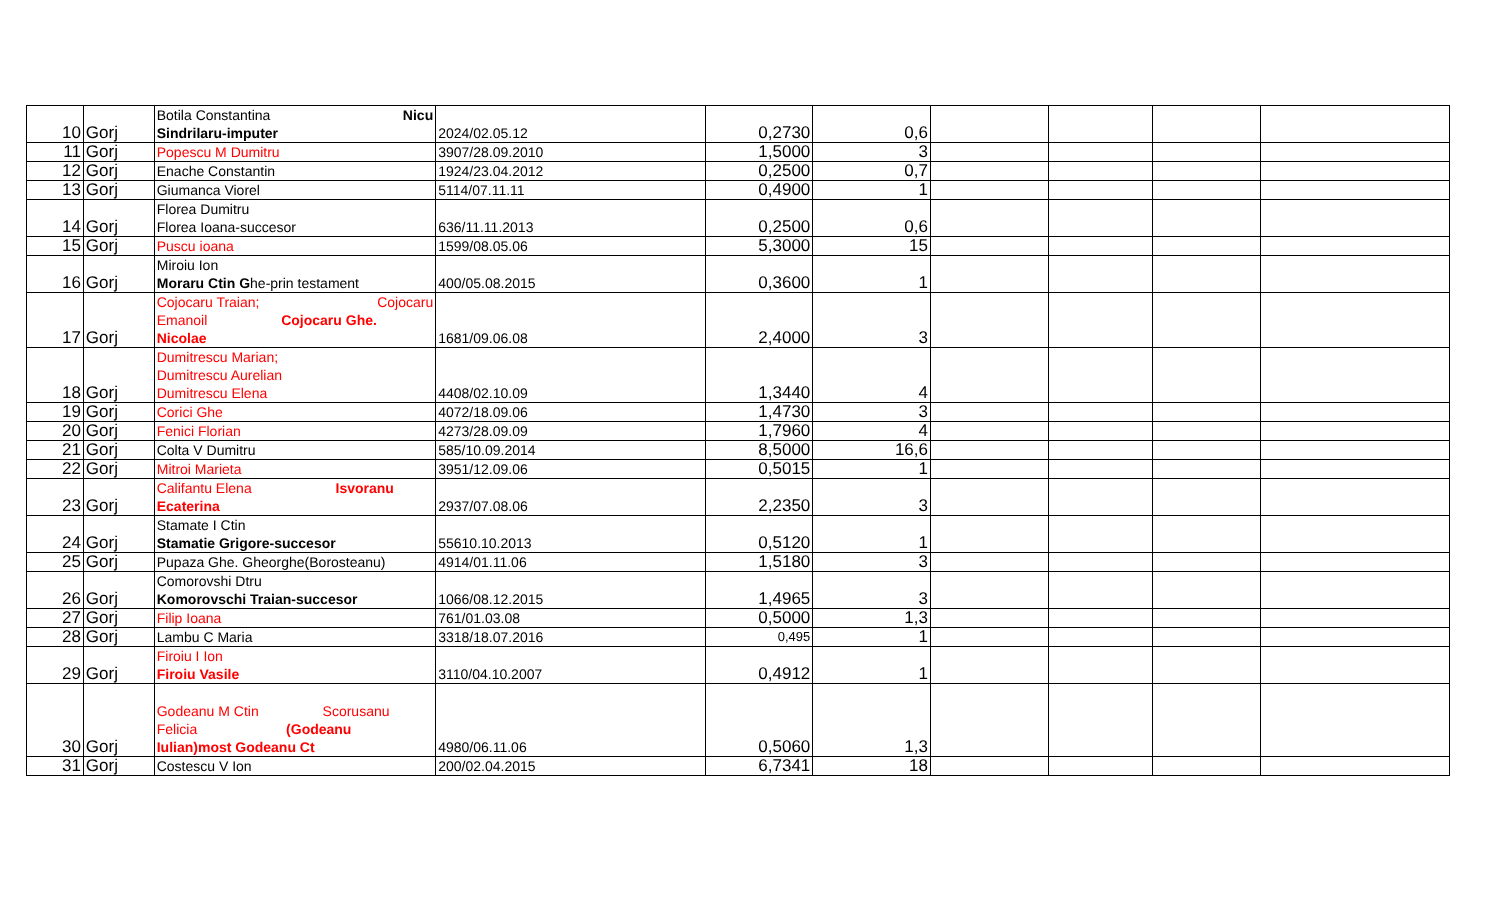| 10 | Gorj | Botila Constantina Nicu Sindrilaru-imputer | 2024/02.05.12 | 0,2730 | 0,6 | | | | |
| 11 | Gorj | Popescu M Dumitru | 3907/28.09.2010 | 1,5000 | 3 | | | | |
| 12 | Gorj | Enache Constantin | 1924/23.04.2012 | 0,2500 | 0,7 | | | | |
| 13 | Gorj | Giumanca Viorel | 5114/07.11.11 | 0,4900 | 1 | | | | |
| 14 | Gorj | Florea Dumitru Florea Ioana-succesor | 636/11.11.2013 | 0,2500 | 0,6 | | | | |
| 15 | Gorj | Puscu ioana | 1599/08.05.06 | 5,3000 | 15 | | | | |
| 16 | Gorj | Miroiu Ion Moraru Ctin G he-prin testament | 400/05.08.2015 | 0,3600 | 1 | | | | |
| 17 | Gorj | Cojocaru Traian; Cojocaru Emanoil Cojocaru Ghe. Nicolae | 1681/09.06.08 | 2,4000 | 3 | | | | |
| 18 | Gorj | Dumitrescu Marian; Dumitrescu Aurelian Dumitrescu Elena | 4408/02.10.09 | 1,3440 | 4 | | | | |
| 19 | Gorj | Corici Ghe | 4072/18.09.06 | 1,4730 | 3 | | | | |
| 20 | Gorj | Fenici Florian | 4273/28.09.09 | 1,7960 | 4 | | | | |
| 21 | Gorj | Colta V Dumitru | 585/10.09.2014 | 8,5000 | 16,6 | | | | |
| 22 | Gorj | Mitroi Marieta | 3951/12.09.06 | 0,5015 | 1 | | | | |
| 23 | Gorj | Califantu Elena Isvoranu Ecaterina | 2937/07.08.06 | 2,2350 | 3 | | | | |
| 24 | Gorj | Stamate I Ctin Stamatie Grigore-succesor | 55610.10.2013 | 0,5120 | 1 | | | | |
| 25 | Gorj | Pupaza Ghe. Gheorghe(Borosteanu) | 4914/01.11.06 | 1,5180 | 3 | | | | |
| 26 | Gorj | Comorovshi Dtru Komorovschi Traian-succesor | 1066/08.12.2015 | 1,4965 | 3 | | | | |
| 27 | Gorj | Filip Ioana | 761/01.03.08 | 0,5000 | 1,3 | | | | |
| 28 | Gorj | Lambu C Maria | 3318/18.07.2016 | 0,495 | 1 | | | | |
| 29 | Gorj | Firoiu I Ion Firoiu Vasile | 3110/04.10.2007 | 0,4912 | 1 | | | | |
| 30 | Gorj | Godeanu M Ctin Scorusanu Felicia (Godeanu Iulian)most Godeanu Ct | 4980/06.11.06 | 0,5060 | 1,3 | | | | |
| 31 | Gorj | Costescu V Ion | 200/02.04.2015 | 6,7341 | 18 | | | | |